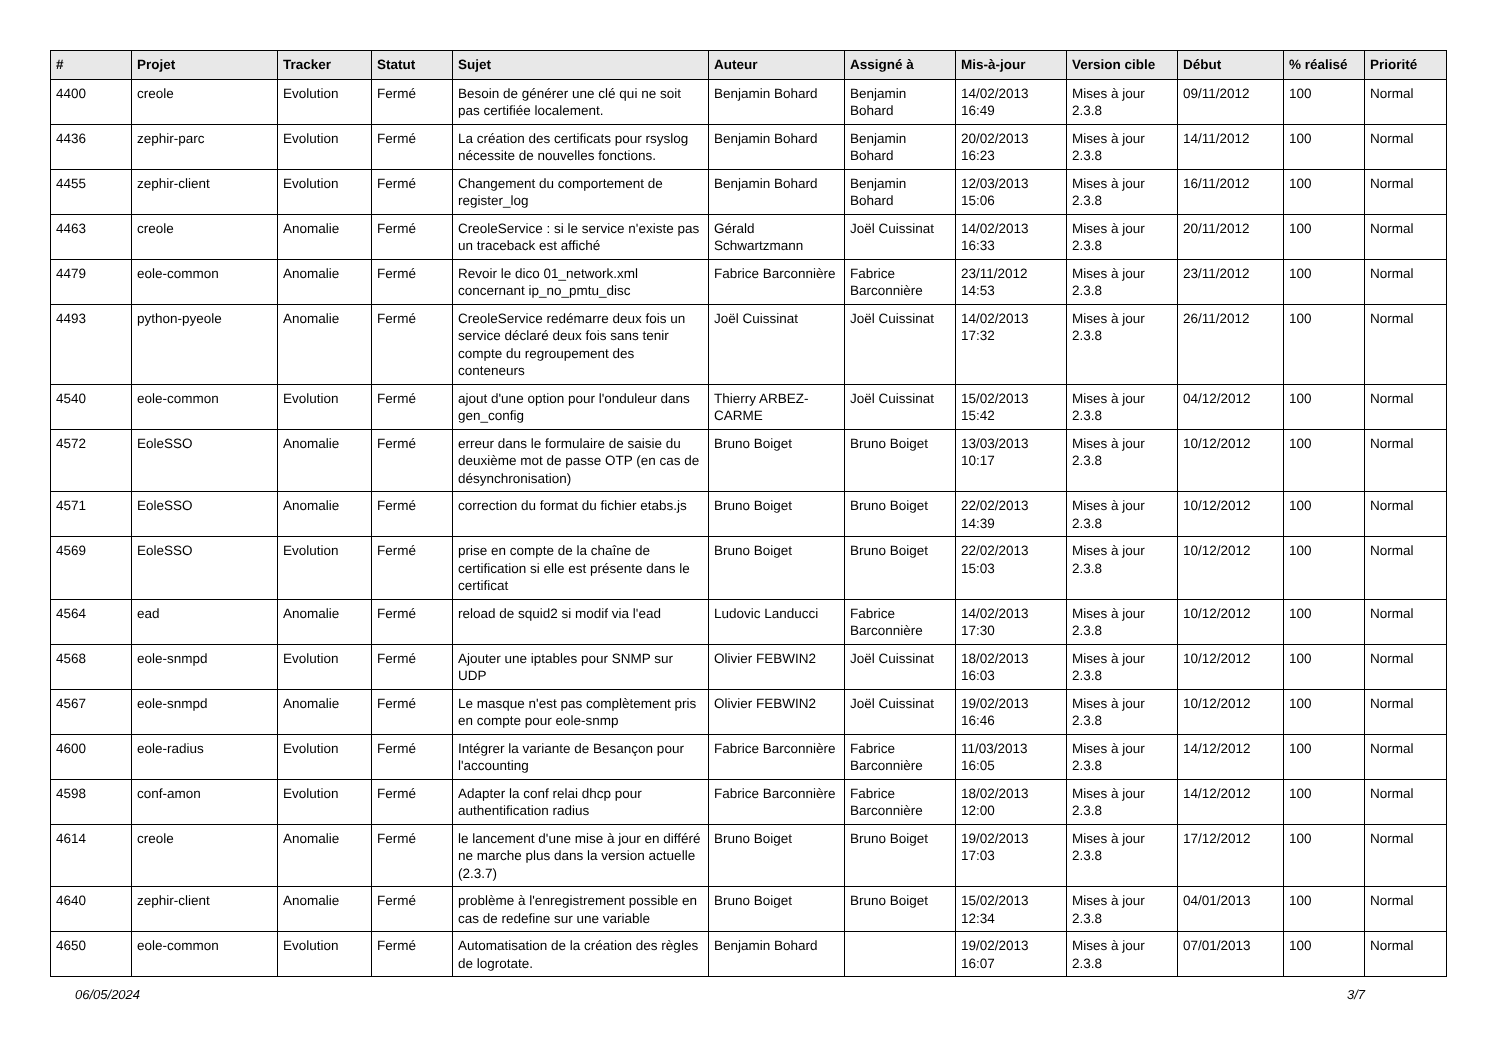| # | Projet | Tracker | Statut | Sujet | Auteur | Assigné à | Mis-à-jour | Version cible | Début | % réalisé | Priorité |
| --- | --- | --- | --- | --- | --- | --- | --- | --- | --- | --- | --- |
| 4400 | creole | Evolution | Fermé | Besoin de générer une clé qui ne soit pas certifiée localement. | Benjamin Bohard | Benjamin Bohard | 14/02/2013 16:49 | Mises à jour 2.3.8 | 09/11/2012 | 100 | Normal |
| 4436 | zephir-parc | Evolution | Fermé | La création des certificats pour rsyslog nécessite de nouvelles fonctions. | Benjamin Bohard | Benjamin Bohard | 20/02/2013 16:23 | Mises à jour 2.3.8 | 14/11/2012 | 100 | Normal |
| 4455 | zephir-client | Evolution | Fermé | Changement du comportement de register_log | Benjamin Bohard | Benjamin Bohard | 12/03/2013 15:06 | Mises à jour 2.3.8 | 16/11/2012 | 100 | Normal |
| 4463 | creole | Anomalie | Fermé | CreoleService : si le service n'existe pas un traceback est affiché | Gérald Schwartzmann | Joël Cuissinat | 14/02/2013 16:33 | Mises à jour 2.3.8 | 20/11/2012 | 100 | Normal |
| 4479 | eole-common | Anomalie | Fermé | Revoir le dico 01_network.xml concernant ip_no_pmtu_disc | Fabrice Barconnière | Fabrice Barconnière | 23/11/2012 14:53 | Mises à jour 2.3.8 | 23/11/2012 | 100 | Normal |
| 4493 | python-pyeole | Anomalie | Fermé | CreoleService redémarre deux fois un service déclaré deux fois sans tenir compte du regroupement des conteneurs | Joël Cuissinat | Joël Cuissinat | 14/02/2013 17:32 | Mises à jour 2.3.8 | 26/11/2012 | 100 | Normal |
| 4540 | eole-common | Evolution | Fermé | ajout d'une option pour l'onduleur dans gen_config | Thierry ARBEZ-CARME | Joël Cuissinat | 15/02/2013 15:42 | Mises à jour 2.3.8 | 04/12/2012 | 100 | Normal |
| 4572 | EoleSSO | Anomalie | Fermé | erreur dans le formulaire de saisie du deuxième mot de passe OTP (en cas de désynchronisation) | Bruno Boiget | Bruno Boiget | 13/03/2013 10:17 | Mises à jour 2.3.8 | 10/12/2012 | 100 | Normal |
| 4571 | EoleSSO | Anomalie | Fermé | correction du format du fichier etabs.js | Bruno Boiget | Bruno Boiget | 22/02/2013 14:39 | Mises à jour 2.3.8 | 10/12/2012 | 100 | Normal |
| 4569 | EoleSSO | Evolution | Fermé | prise en compte de la chaîne de certification si elle est présente dans le certificat | Bruno Boiget | Bruno Boiget | 22/02/2013 15:03 | Mises à jour 2.3.8 | 10/12/2012 | 100 | Normal |
| 4564 | ead | Anomalie | Fermé | reload de squid2 si modif via l'ead | Ludovic Landucci | Fabrice Barconnière | 14/02/2013 17:30 | Mises à jour 2.3.8 | 10/12/2012 | 100 | Normal |
| 4568 | eole-snmpd | Evolution | Fermé | Ajouter une iptables pour SNMP sur UDP | Olivier FEBWIN2 | Joël Cuissinat | 18/02/2013 16:03 | Mises à jour 2.3.8 | 10/12/2012 | 100 | Normal |
| 4567 | eole-snmpd | Anomalie | Fermé | Le masque n'est pas complètement pris en compte pour eole-snmp | Olivier FEBWIN2 | Joël Cuissinat | 19/02/2013 16:46 | Mises à jour 2.3.8 | 10/12/2012 | 100 | Normal |
| 4600 | eole-radius | Evolution | Fermé | Intégrer la variante de Besançon pour l'accounting | Fabrice Barconnière | Fabrice Barconnière | 11/03/2013 16:05 | Mises à jour 2.3.8 | 14/12/2012 | 100 | Normal |
| 4598 | conf-amon | Evolution | Fermé | Adapter la conf relai dhcp pour authentification radius | Fabrice Barconnière | Fabrice Barconnière | 18/02/2013 12:00 | Mises à jour 2.3.8 | 14/12/2012 | 100 | Normal |
| 4614 | creole | Anomalie | Fermé | le lancement d'une mise à jour en différé ne marche plus dans la version actuelle (2.3.7) | Bruno Boiget | Bruno Boiget | 19/02/2013 17:03 | Mises à jour 2.3.8 | 17/12/2012 | 100 | Normal |
| 4640 | zephir-client | Anomalie | Fermé | problème à l'enregistrement possible en cas de redefine sur une variable | Bruno Boiget | Bruno Boiget | 15/02/2013 12:34 | Mises à jour 2.3.8 | 04/01/2013 | 100 | Normal |
| 4650 | eole-common | Evolution | Fermé | Automatisation de la création des règles de logrotate. | Benjamin Bohard | | 19/02/2013 16:07 | Mises à jour 2.3.8 | 07/01/2013 | 100 | Normal |
06/05/2024 3/7